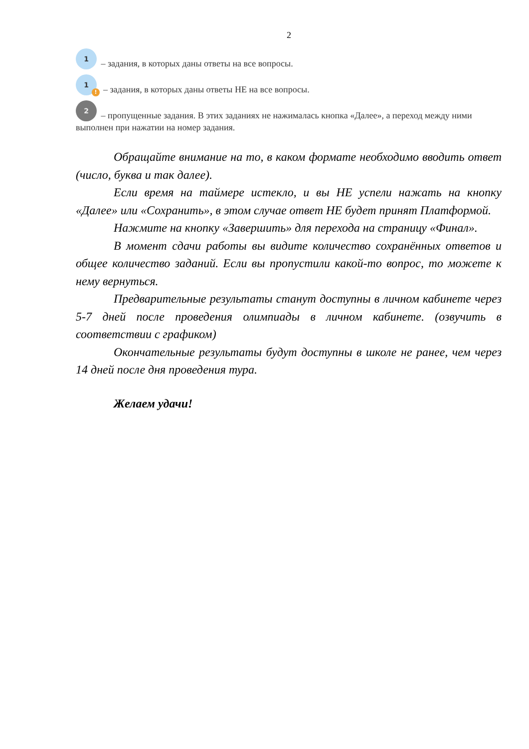2
1 – задания, в которых даны ответы на все вопросы.
1! – задания, в которых даны ответы НЕ на все вопросы.
2 – пропущенные задания. В этих заданиях не нажималась кнопка «Далее», а переход между ними выполнен при нажатии на номер задания.
Обращайте внимание на то, в каком формате необходимо вводить ответ (число, буква и так далее).
Если время на таймере истекло, и вы НЕ успели нажать на кнопку «Далее» или «Сохранить», в этом случае ответ НЕ будет принят Платформой.
Нажмите на кнопку «Завершить» для перехода на страницу «Финал».
В момент сдачи работы вы видите количество сохранённых ответов и общее количество заданий. Если вы пропустили какой-то вопрос, то можете к нему вернуться.
Предварительные результаты станут доступны в личном кабинете через 5-7 дней после проведения олимпиады в личном кабинете. (озвучить в соответствии с графиком)
Окончательные результаты будут доступны в школе не ранее, чем через 14 дней после дня проведения тура.
Желаем удачи!